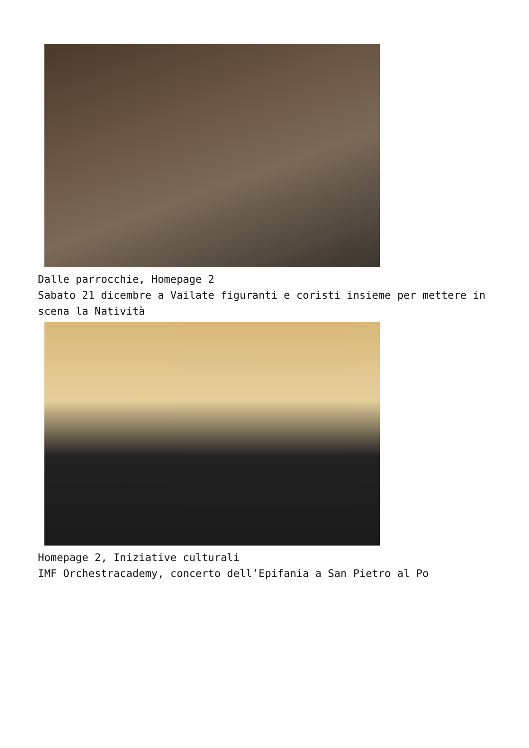Dalle parrocchie, Homepage 2
Sabato 21 dicembre a Vailate figuranti e coristi insieme per mettere in scena la Natività
Homepage 2, Iniziative culturali
IMF Orchestracademy, concerto dell’Epifania a San Pietro al Po